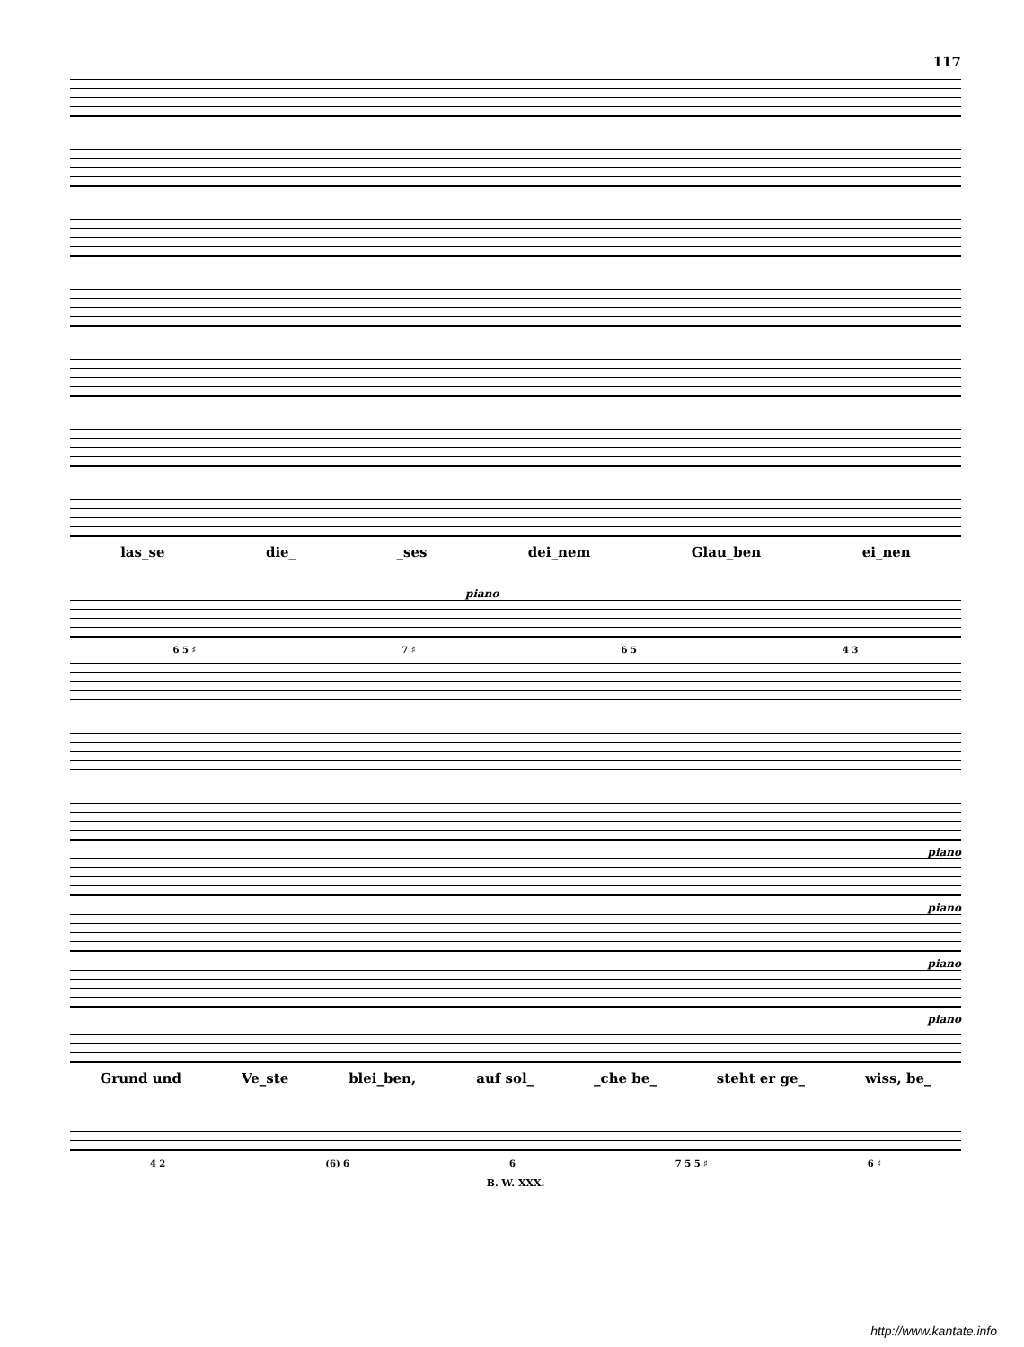117
las_se die_ _ses dei_nem Glau_ben ei_nen
piano
6 5 ♯ 7 ♯ 6 5 4 3
piano
piano
piano
piano
Grund und Ve_ste blei_ben, auf sol_ _che be_ steht er ge_ wiss, be_
4 2 (6) 6 6 7 5 5 ♯ 6 ♯
B. W. XXX.
http://www.kantate.info